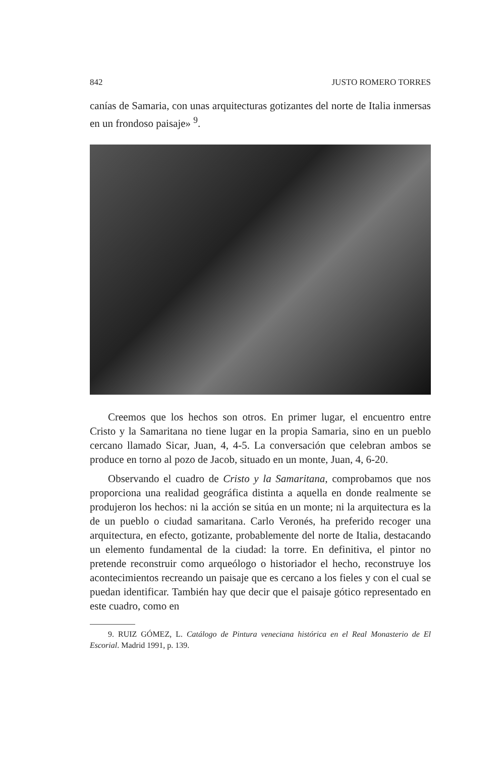842 JUSTO ROMERO TORRES
canías de Samaria, con unas arquitecturas gotizantes del norte de Italia inmersas en un frondoso paisaje» <sup>9</sup>.
Creemos que los hechos son otros. En primer lugar, el encuentro entre Cristo y la Samaritana no tiene lugar en la propia Samaria, sino en un pueblo cercano llamado Sicar, Juan, 4, 4-5. La conversación que celebran ambos se produce en torno al pozo de Jacob, situado en un monte, Juan, 4, 6-20.
Observando el cuadro de Cristo y la Samaritana, comprobamos que nos proporciona una realidad geográfica distinta a aquella en donde realmente se produjeron los hechos: ni la acción se sitúa en un monte; ni la arquitectura es la de un pueblo o ciudad samaritana. Carlo Veronés, ha preferido recoger una arquitectura, en efecto, gotizante, probablemente del norte de Italia, destacando un elemento fundamental de la ciudad: la torre. En definitiva, el pintor no pretende reconstruir como arqueólogo o historiador el hecho, reconstruye los acontecimientos recreando un paisaje que es cercano a los fieles y con el cual se puedan identificar. También hay que decir que el paisaje gótico representado en este cuadro, como en
9. RUIZ GÓMEZ, L. Catálogo de Pintura veneciana histórica en el Real Monasterio de El Escorial. Madrid 1991, p. 139.